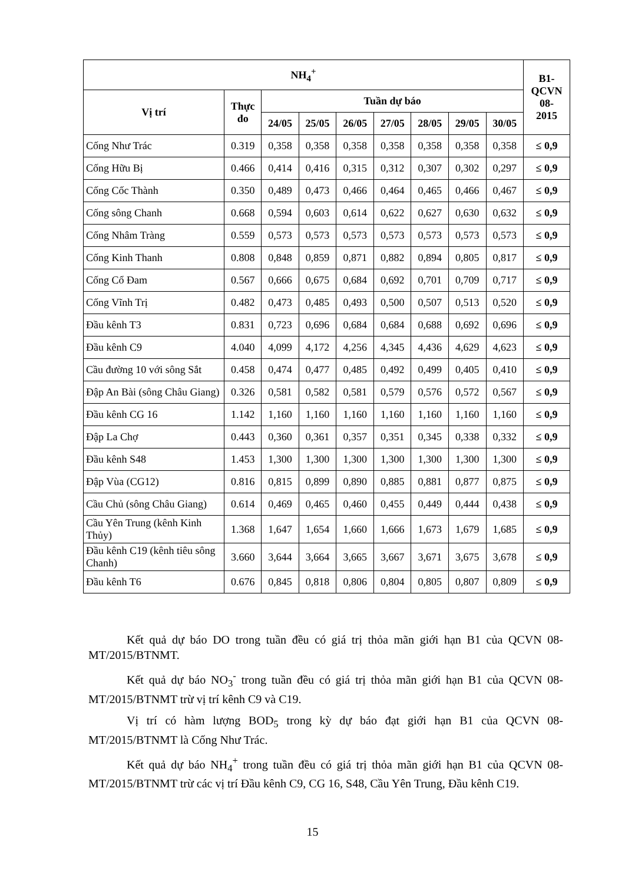| NH<sub>4</sub><sup>+</sup> | | | | | | | | | B1- QCVN 08- 2015 |
| --- | --- | --- | --- | --- | --- | --- | --- | --- | --- |
| Vị trí | Thực đo | Tuần dự báo | | | | | | | |
| | | 24/05 | 25/05 | 26/05 | 27/05 | 28/05 | 29/05 | 30/05 | |
| Cống Như Trác | 0.319 | 0,358 | 0,358 | 0,358 | 0,358 | 0,358 | 0,358 | 0,358 | ≤ 0,9 |
| Cống Hữu Bị | 0.466 | 0,414 | 0,416 | 0,315 | 0,312 | 0,307 | 0,302 | 0,297 | ≤ 0,9 |
| Cống Cốc Thành | 0.350 | 0,489 | 0,473 | 0,466 | 0,464 | 0,465 | 0,466 | 0,467 | ≤ 0,9 |
| Cống sông Chanh | 0.668 | 0,594 | 0,603 | 0,614 | 0,622 | 0,627 | 0,630 | 0,632 | ≤ 0,9 |
| Cống Nhâm Tràng | 0.559 | 0,573 | 0,573 | 0,573 | 0,573 | 0,573 | 0,573 | 0,573 | ≤ 0,9 |
| Cống Kinh Thanh | 0.808 | 0,848 | 0,859 | 0,871 | 0,882 | 0,894 | 0,805 | 0,817 | ≤ 0,9 |
| Cống Cổ Đam | 0.567 | 0,666 | 0,675 | 0,684 | 0,692 | 0,701 | 0,709 | 0,717 | ≤ 0,9 |
| Cống Vĩnh Trị | 0.482 | 0,473 | 0,485 | 0,493 | 0,500 | 0,507 | 0,513 | 0,520 | ≤ 0,9 |
| Đầu kênh T3 | 0.831 | 0,723 | 0,696 | 0,684 | 0,684 | 0,688 | 0,692 | 0,696 | ≤ 0,9 |
| Đầu kênh C9 | 4.040 | 4,099 | 4,172 | 4,256 | 4,345 | 4,436 | 4,629 | 4,623 | ≤ 0,9 |
| Cầu đường 10 với sông Sắt | 0.458 | 0,474 | 0,477 | 0,485 | 0,492 | 0,499 | 0,405 | 0,410 | ≤ 0,9 |
| Đập An Bài (sông Châu Giang) | 0.326 | 0,581 | 0,582 | 0,581 | 0,579 | 0,576 | 0,572 | 0,567 | ≤ 0,9 |
| Đầu kênh CG 16 | 1.142 | 1,160 | 1,160 | 1,160 | 1,160 | 1,160 | 1,160 | 1,160 | ≤ 0,9 |
| Đập La Chợ | 0.443 | 0,360 | 0,361 | 0,357 | 0,351 | 0,345 | 0,338 | 0,332 | ≤ 0,9 |
| Đầu kênh S48 | 1.453 | 1,300 | 1,300 | 1,300 | 1,300 | 1,300 | 1,300 | 1,300 | ≤ 0,9 |
| Đập Vùa (CG12) | 0.816 | 0,815 | 0,899 | 0,890 | 0,885 | 0,881 | 0,877 | 0,875 | ≤ 0,9 |
| Cầu Chủ (sông Châu Giang) | 0.614 | 0,469 | 0,465 | 0,460 | 0,455 | 0,449 | 0,444 | 0,438 | ≤ 0,9 |
| Cầu Yên Trung (kênh Kinh Thủy) | 1.368 | 1,647 | 1,654 | 1,660 | 1,666 | 1,673 | 1,679 | 1,685 | ≤ 0,9 |
| Đầu kênh C19 (kênh tiêu sông Chanh) | 3.660 | 3,644 | 3,664 | 3,665 | 3,667 | 3,671 | 3,675 | 3,678 | ≤ 0,9 |
| Đầu kênh T6 | 0.676 | 0,845 | 0,818 | 0,806 | 0,804 | 0,805 | 0,807 | 0,809 | ≤ 0,9 |
Kết quả dự báo DO trong tuần đều có giá trị thỏa mãn giới hạn B1 của QCVN 08-MT/2015/BTNMT.
Kết quả dự báo NO<sub>3</sub><sup>-</sup> trong tuần đều có giá trị thỏa mãn giới hạn B1 của QCVN 08-MT/2015/BTNMT trừ vị trí kênh C9 và C19.
Vị trí có hàm lượng BOD<sub>5</sub> trong kỳ dự báo đạt giới hạn B1 của QCVN 08-MT/2015/BTNMT là Cống Như Trác.
Kết quả dự báo NH<sub>4</sub><sup>+</sup> trong tuần đều có giá trị thỏa mãn giới hạn B1 của QCVN 08-MT/2015/BTNMT trừ các vị trí Đầu kênh C9, CG 16, S48, Cầu Yên Trung, Đầu kênh C19.
15